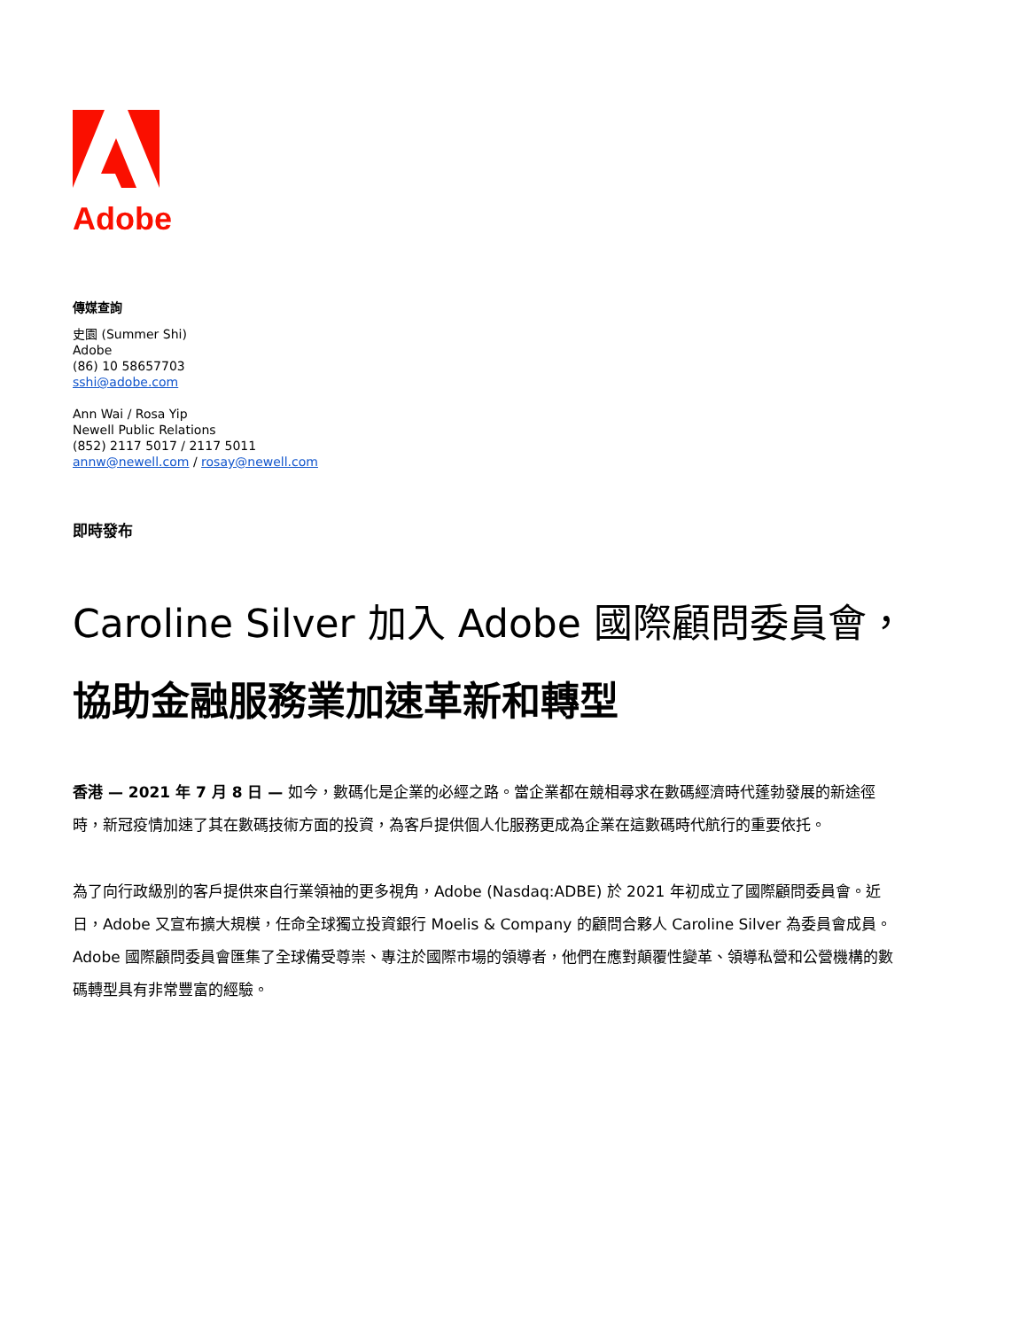Adobe
傳媒查詢
史園 (Summer Shi)
Adobe
(86) 10 58657703
sshi@adobe.com
Ann Wai / Rosa Yip
Newell Public Relations
(852) 2117 5017 / 2117 5011
annw@newell.com / rosay@newell.com
即時發布
Caroline Silver 加入 Adobe 國際顧問委員會，
協助金融服務業加速革新和轉型
香港 — 2021 年 7 月 8 日 — 如今，數碼化是企業的必經之路。當企業都在競相尋求在數碼經濟時代蓬勃發展的新途徑時，新冠疫情加速了其在數碼技術方面的投資，為客戶提供個人化服務更成為企業在這數碼時代航行的重要依托。
為了向行政級別的客戶提供來自行業領袖的更多視角，Adobe (Nasdaq:ADBE) 於 2021 年初成立了國際顧問委員會。近日，Adobe 又宣布擴大規模，任命全球獨立投資銀行 Moelis & Company 的顧問合夥人 Caroline Silver 為委員會成員。Adobe 國際顧問委員會匯集了全球備受尊崇、專注於國際市場的領導者，他們在應對顛覆性變革、領導私營和公營機構的數碼轉型具有非常豐富的經驗。